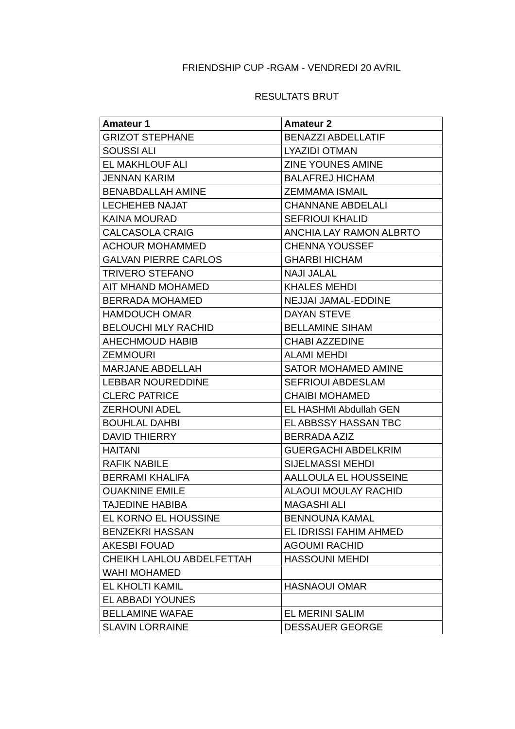FRIENDSHIP CUP -RGAM - VENDREDI 20 AVRIL
RESULTATS BRUT
| Amateur 1 | Amateur 2 |
| --- | --- |
| GRIZOT STEPHANE | BENAZZI ABDELLATIF |
| SOUSSI ALI | LYAZIDI OTMAN |
| EL MAKHLOUF ALI | ZINE YOUNES AMINE |
| JENNAN KARIM | BALAFREJ HICHAM |
| BENABDALLAH AMINE | ZEMMAMA ISMAIL |
| LECHEHEB NAJAT | CHANNANE ABDELALI |
| KAINA MOURAD | SEFRIOUI KHALID |
| CALCASOLA CRAIG | ANCHIA LAY RAMON ALBRTO |
| ACHOUR MOHAMMED | CHENNA YOUSSEF |
| GALVAN PIERRE CARLOS | GHARBI HICHAM |
| TRIVERO STEFANO | NAJI JALAL |
| AIT MHAND MOHAMED | KHALES MEHDI |
| BERRADA MOHAMED | NEJJAI JAMAL-EDDINE |
| HAMDOUCH OMAR | DAYAN STEVE |
| BELOUCHI MLY RACHID | BELLAMINE SIHAM |
| AHECHMOUD HABIB | CHABI AZZEDINE |
| ZEMMOURI | ALAMI MEHDI |
| MARJANE ABDELLAH | SATOR MOHAMED AMINE |
| LEBBAR NOUREDDINE | SEFRIOUI ABDESLAM |
| CLERC PATRICE | CHAIBI MOHAMED |
| ZERHOUNI ADEL | EL HASHMI Abdullah GEN |
| BOUHLAL DAHBI | EL ABBSSY HASSAN TBC |
| DAVID THIERRY | BERRADA AZIZ |
| HAITANI | GUERGACHI ABDELKRIM |
| RAFIK NABILE | SIJELMASSI MEHDI |
| BERRAMI KHALIFA | AALLOULA EL HOUSSEINE |
| OUAKNINE EMILE | ALAOUI MOULAY RACHID |
| TAJEDINE HABIBA | MAGASHI ALI |
| EL KORNO EL HOUSSINE | BENNOUNA KAMAL |
| BENZEKRI HASSAN | EL IDRISSI FAHIM AHMED |
| AKESBI FOUAD | AGOUMI RACHID |
| CHEIKH LAHLOU ABDELFETTAH | HASSOUNI MEHDI |
| WAHI MOHAMED | |
| EL KHOLTI KAMIL | HASNAOUI OMAR |
| EL ABBADI YOUNES | |
| BELLAMINE WAFAE | EL MERINI SALIM |
| SLAVIN LORRAINE | DESSAUER GEORGE |